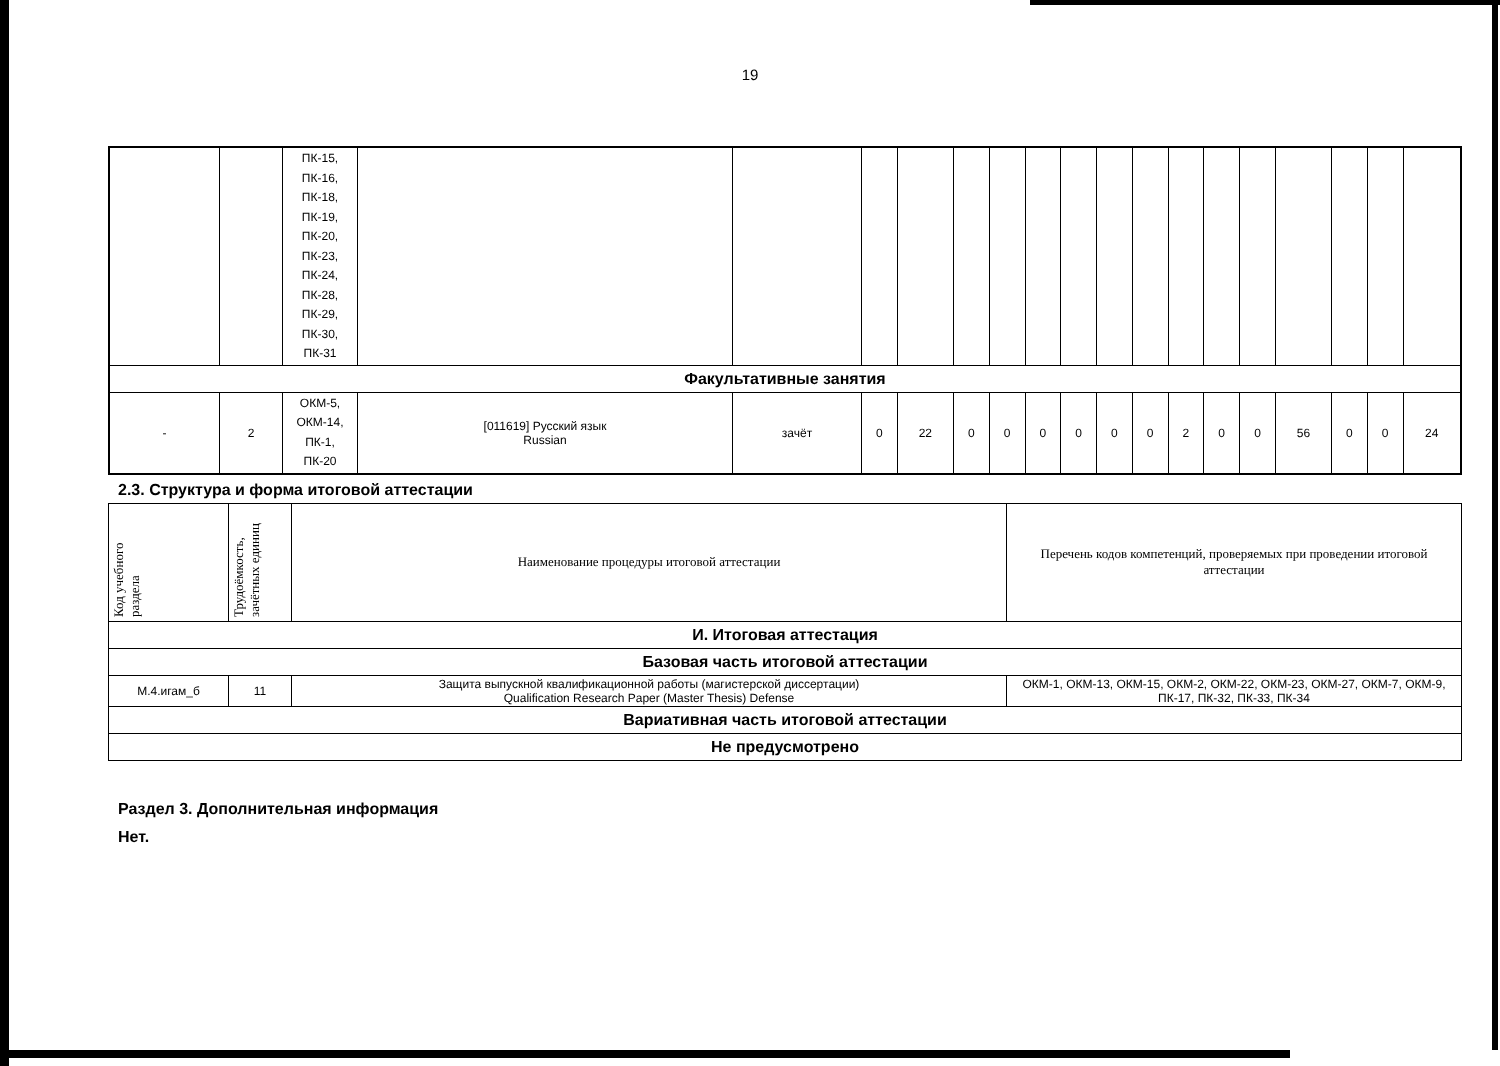19
| | | ПК-15, ПК-16, ПК-18, ПК-19, ПК-20, ПК-23, ПК-24, ПК-28, ПК-29, ПК-30, ПК-31 | | | | | | | | | | | | | | | | | |
| Факультативные занятия | | | | | | | | | | | | | | | | | | | |
| - | 2 | ОКМ-5, ОКМ-14, ПК-1, ПК-20 | [011619] Русский язык Russian | зачёт | 0 | 22 | 0 | 0 | 0 | 0 | 0 | 0 | 2 | 0 | 0 | 56 | 0 | 0 | 24 |
2.3. Структура и форма итоговой аттестации
| Код учебного раздела | Трудоёмкость, зачётных единиц | Наименование процедуры итоговой аттестации | Перечень кодов компетенций, проверяемых при проведении итоговой аттестации |
| --- | --- | --- | --- |
| И. Итоговая аттестация | | | |
| Базовая часть итоговой аттестации | | | |
| М.4.игам_б | 11 | Защита выпускной квалификационной работы (магистерской диссертации) Qualification Research Paper (Master Thesis) Defense | ОКМ-1, ОКМ-13, ОКМ-15, ОКМ-2, ОКМ-22, ОКМ-23, ОКМ-27, ОКМ-7, ОКМ-9, ПК-17, ПК-32, ПК-33, ПК-34 |
| Вариативная часть итоговой аттестации | | | |
| Не предусмотрено | | | |
Раздел 3. Дополнительная информация
Нет.